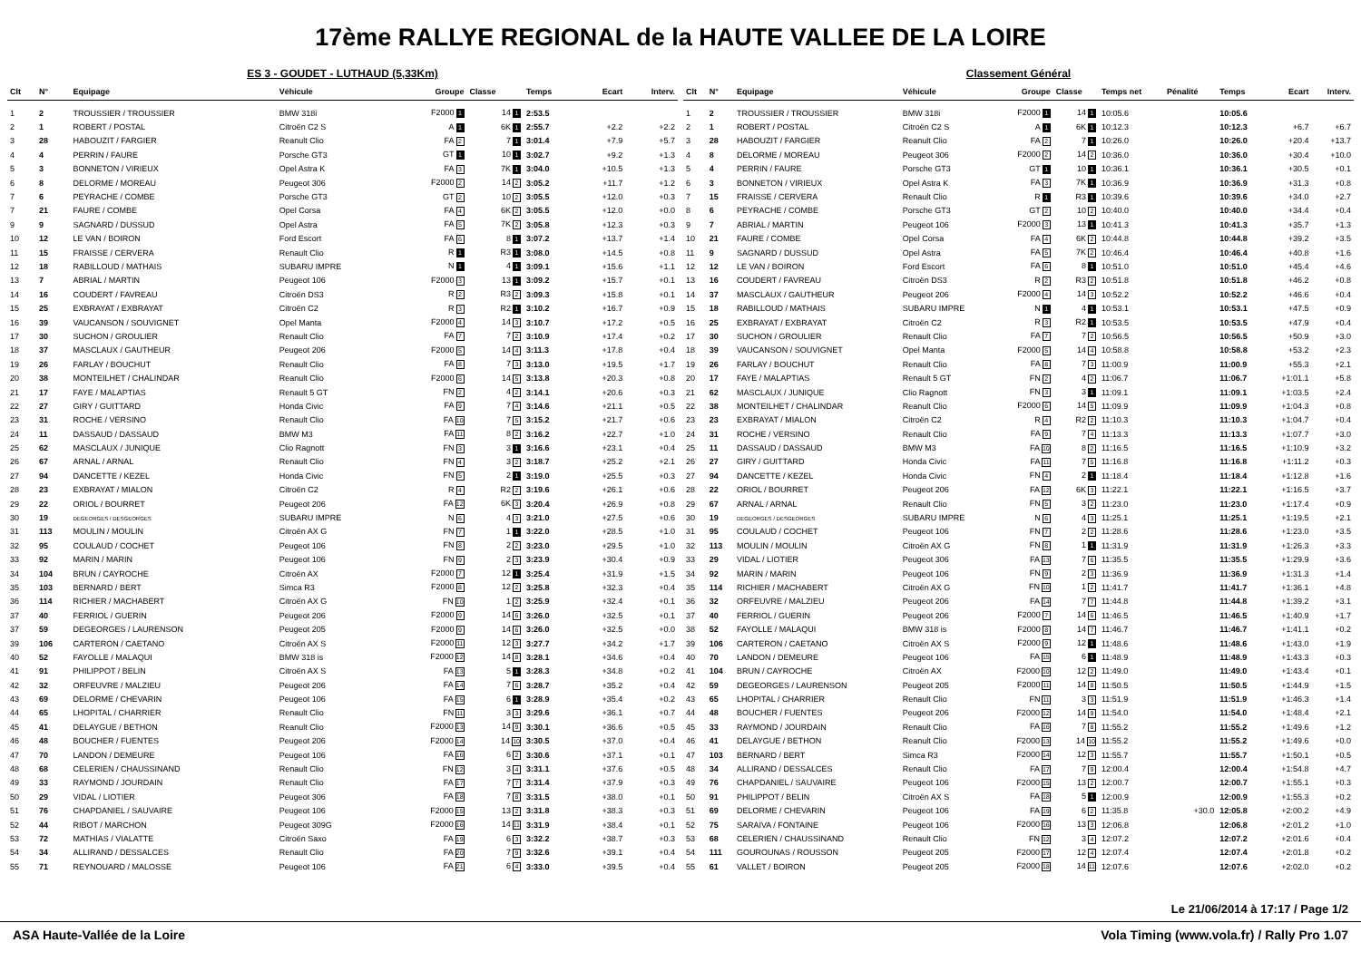17ème RALLYE REGIONAL de la HAUTE VALLEE DE LA LOIRE
ES 3 - GOUDET - LUTHAUD (5,33Km)
| Clt | N° | Equipage | Véhicule | Groupe | Classe | Temps | Ecart | Interv. |
| --- | --- | --- | --- | --- | --- | --- | --- | --- |
| 1 | 2 | TROUSSIER / TROUSSIER | BMW 318i | F2000 1 | 14 1 | 2:53.5 | | |
| 2 | 1 | ROBERT / POSTAL | Citroën C2 S | A 1 | 6K 1 | 2:55.7 | +2.2 | +2.2 |
| 3 | 28 | HABOUZIT / FARGIER | Reanult Clio | FA 2 | 7 1 | 3:01.4 | +7.9 | +5.7 |
| 4 | 4 | PERRIN / FAURE | Porsche GT3 | GT 1 | 10 1 | 3:02.7 | +9.2 | +1.3 |
| 5 | 3 | BONNETON / VIRIEUX | Opel Astra K | FA 3 | 7K 1 | 3:04.0 | +10.5 | +1.3 |
| 6 | 8 | DELORME / MOREAU | Peugeot 306 | F2000 2 | 14 2 | 3:05.2 | +11.7 | +1.2 |
| 7 | 6 | PEYRACHE / COMBE | Porsche GT3 | GT 2 | 10 2 | 3:05.5 | +12.0 | +0.3 |
| 7 | 21 | FAURE / COMBE | Opel Corsa | FA 4 | 6K 2 | 3:05.5 | +12.0 | +0.0 |
| 9 | 9 | SAGNARD / DUSSUD | Opel Astra | FA 5 | 7K 2 | 3:05.8 | +12.3 | +0.3 |
| 10 | 12 | LE VAN / BOIRON | Ford Escort | FA 6 | 8 1 | 3:07.2 | +13.7 | +1.4 |
| 11 | 15 | FRAISSE / CERVERA | Renault Clio | R 1 | R3 1 | 3:08.0 | +14.5 | +0.8 |
| 12 | 18 | RABILLOUD / MATHAIS | SUBARU IMPRE | N 1 | 4 1 | 3:09.1 | +15.6 | +1.1 |
| 13 | 7 | ABRIAL / MARTIN | Peugeot 106 | F2000 3 | 13 1 | 3:09.2 | +15.7 | +0.1 |
| 14 | 16 | COUDERT / FAVREAU | Citroën DS3 | R 2 | R3 2 | 3:09.3 | +15.8 | +0.1 |
| 15 | 25 | EXBRAYAT / EXBRAYAT | Citroën C2 | R 3 | R2 1 | 3:10.2 | +16.7 | +0.9 |
| 16 | 39 | VAUCANSON / SOUVIGNET | Opel Manta | F2000 4 | 14 3 | 3:10.7 | +17.2 | +0.5 |
| 17 | 30 | SUCHON / GROULIER | Renault Clio | FA 7 | 7 2 | 3:10.9 | +17.4 | +0.2 |
| 18 | 37 | MASCLAUX / GAUTHEUR | Peugeot 206 | F2000 5 | 14 4 | 3:11.3 | +17.8 | +0.4 |
| 19 | 26 | FARLAY / BOUCHUT | Renault Clio | FA 8 | 7 3 | 3:13.0 | +19.5 | +1.7 |
| 20 | 38 | MONTEILHET / CHALINDAR | Reanult Clio | F2000 6 | 14 5 | 3:13.8 | +20.3 | +0.8 |
| 21 | 17 | FAYE / MALAPTIAS | Renault 5 GT | FN 2 | 4 2 | 3:14.1 | +20.6 | +0.3 |
| 22 | 27 | GIRY / GUITTARD | Honda Civic | FA 9 | 7 4 | 3:14.6 | +21.1 | +0.5 |
| 23 | 31 | ROCHE / VERSINO | Renault Clio | FA 10 | 7 5 | 3:15.2 | +21.7 | +0.6 |
| 24 | 11 | DASSAUD / DASSAUD | BMW M3 | FA 11 | 8 2 | 3:16.2 | +22.7 | +1.0 |
| 25 | 62 | MASCLAUX / JUNIQUE | Clio Ragnott | FN 3 | 3 1 | 3:16.6 | +23.1 | +0.4 |
| 26 | 67 | ARNAL / ARNAL | Renault Clio | FN 4 | 3 2 | 3:18.7 | +25.2 | +2.1 |
| 27 | 94 | DANCETTE / KEZEL | Honda Civic | FN 5 | 2 1 | 3:19.0 | +25.5 | +0.3 |
| 28 | 23 | EXBRAYAT / MIALON | Citroën C2 | R 4 | R2 2 | 3:19.6 | +26.1 | +0.6 |
| 29 | 22 | ORIOL / BOURRET | Peugeot 206 | FA 12 | 6K 3 | 3:20.4 | +26.9 | +0.8 |
| 30 | 19 | DEGEORGES / DESGEORGES | SUBARU IMPRE | N 6 | 4 3 | 3:21.0 | +27.5 | +0.6 |
| 31 | 113 | MOULIN / MOULIN | Citroën AX G | FN 7 | 1 1 | 3:22.0 | +28.5 | +1.0 |
| 32 | 95 | COULAUD / COCHET | Peugeot 106 | FN 8 | 2 2 | 3:23.0 | +29.5 | +1.0 |
| 33 | 92 | MARIN / MARIN | Peugeot 106 | FN 9 | 2 3 | 3:23.9 | +30.4 | +0.9 |
| 34 | 104 | BRUN / CAYROCHE | Citroën AX | F2000 7 | 12 1 | 3:25.4 | +31.9 | +1.5 |
| 35 | 103 | BERNARD / BERT | Simca R3 | F2000 8 | 12 2 | 3:25.8 | +32.3 | +0.4 |
| 36 | 114 | RICHIER / MACHABERT | Citroën AX G | FN 10 | 1 2 | 3:25.9 | +32.4 | +0.1 |
| 37 | 40 | FERRIOL / GUERIN | Peugeot 206 | F2000 9 | 14 6 | 3:26.0 | +32.5 | +0.1 |
| 37 | 59 | DEGEORGES / LAURENSON | Peugeot 205 | F2000 9 | 14 6 | 3:26.0 | +32.5 | +0.0 |
| 39 | 106 | CARTERON / CAETANO | Citroën AX S | F2000 11 | 12 3 | 3:27.7 | +34.2 | +1.7 |
| 40 | 52 | FAYOLLE / MALAQUI | BMW 318 is | F2000 12 | 14 8 | 3:28.1 | +34.6 | +0.4 |
| 41 | 91 | PHILIPPOT / BELIN | Citroën AX S | FA 13 | 5 1 | 3:28.3 | +34.8 | +0.2 |
| 42 | 32 | ORFEUVRE / MALZIEU | Peugeot 206 | FA 14 | 7 6 | 3:28.7 | +35.2 | +0.4 |
| 43 | 69 | DELORME / CHEVARIN | Peugeot 106 | FA 15 | 6 1 | 3:28.9 | +35.4 | +0.2 |
| 44 | 65 | LHOPITAL / CHARRIER | Renault Clio | FN 11 | 3 3 | 3:29.6 | +36.1 | +0.7 |
| 45 | 41 | DELAYGUE / BETHON | Reanult Clio | F2000 13 | 14 9 | 3:30.1 | +36.6 | +0.5 |
| 46 | 48 | BOUCHER / FUENTES | Peugeot 206 | F2000 14 | 14 10 | 3:30.5 | +37.0 | +0.4 |
| 47 | 70 | LANDON / DEMEURE | Peugeot 106 | FA 16 | 6 2 | 3:30.6 | +37.1 | +0.1 |
| 48 | 68 | CELERIEN / CHAUSSINAND | Renault Clio | FN 12 | 3 4 | 3:31.1 | +37.6 | +0.5 |
| 49 | 33 | RAYMOND / JOURDAIN | Renault Clio | FA 17 | 7 7 | 3:31.4 | +37.9 | +0.3 |
| 50 | 29 | VIDAL / LIOTIER | Peugeot 306 | FA 18 | 7 8 | 3:31.5 | +38.0 | +0.1 |
| 51 | 76 | CHAPDANIEL / SAUVAIRE | Peugeot 106 | F2000 15 | 13 2 | 3:31.8 | +38.3 | +0.3 |
| 52 | 44 | RIBOT / MARCHON | Peugeot 309G | F2000 16 | 14 11 | 3:31.9 | +38.4 | +0.1 |
| 53 | 72 | MATHIAS / VIALATTE | Citroën Saxo | FA 19 | 6 3 | 3:32.2 | +38.7 | +0.3 |
| 54 | 34 | ALLIRAND / DESSALCES | Renault Clio | FA 20 | 7 9 | 3:32.6 | +39.1 | +0.4 |
| 55 | 71 | REYNOUARD / MALOSSE | Peugeot 106 | FA 21 | 6 4 | 3:33.0 | +39.5 | +0.4 |
Classement Général
| Clt | N° | Equipage | Véhicule | Groupe | Classe | Temps net | Pénalité | Temps | Ecart | Interv. |
| --- | --- | --- | --- | --- | --- | --- | --- | --- | --- | --- |
| 1 | 2 | TROUSSIER / TROUSSIER | BMW 318i | F2000 1 | 14 1 | 10:05.6 | | 10:05.6 | | |
| 2 | 1 | ROBERT / POSTAL | Citroën C2 S | A 1 | 6K 1 | 10:12.3 | | 10:12.3 | +6.7 | +6.7 |
| 3 | 28 | HABOUZIT / FARGIER | Reanult Clio | FA 2 | 7 1 | 10:26.0 | | 10:26.0 | +20.4 | +13.7 |
| 4 | 8 | DELORME / MOREAU | Peugeot 306 | F2000 2 | 14 2 | 10:36.0 | | 10:36.0 | +30.4 | +10.0 |
| 5 | 4 | PERRIN / FAURE | Porsche GT3 | GT 1 | 10 1 | 10:36.1 | | 10:36.1 | +30.5 | +0.1 |
| 6 | 3 | BONNETON / VIRIEUX | Opel Astra K | FA 3 | 7K 1 | 10:36.9 | | 10:36.9 | +31.3 | +0.8 |
| 7 | 15 | FRAISSE / CERVERA | Renault Clio | R 1 | R3 1 | 10:39.6 | | 10:39.6 | +34.0 | +2.7 |
| 8 | 6 | PEYRACHE / COMBE | Porsche GT3 | GT 2 | 10 2 | 10:40.0 | | 10:40.0 | +34.4 | +0.4 |
| 9 | 7 | ABRIAL / MARTIN | Peugeot 106 | F2000 3 | 13 1 | 10:41.3 | | 10:41.3 | +35.7 | +1.3 |
| 10 | 21 | FAURE / COMBE | Opel Corsa | FA 4 | 6K 2 | 10:44.8 | | 10:44.8 | +39.2 | +3.5 |
| 11 | 9 | SAGNARD / DUSSUD | Opel Astra | FA 5 | 7K 2 | 10:46.4 | | 10:46.4 | +40.8 | +1.6 |
| 12 | 12 | LE VAN / BOIRON | Ford Escort | FA 6 | 8 1 | 10:51.0 | | 10:51.0 | +45.4 | +4.6 |
| 13 | 16 | COUDERT / FAVREAU | Citroën DS3 | R 2 | R3 2 | 10:51.8 | | 10:51.8 | +46.2 | +0.8 |
| 14 | 37 | MASCLAUX / GAUTHEUR | Peugeot 206 | F2000 4 | 14 3 | 10:52.2 | | 10:52.2 | +46.6 | +0.4 |
| 15 | 18 | RABILLOUD / MATHAIS | SUBARU IMPRE | N 1 | 4 1 | 10:53.1 | | 10:53.1 | +47.5 | +0.9 |
| 16 | 25 | EXBRAYAT / EXBRAYAT | Citroën C2 | R 3 | R2 1 | 10:53.5 | | 10:53.5 | +47.9 | +0.4 |
| 17 | 30 | SUCHON / GROULIER | Renault Clio | FA 7 | 7 2 | 10:56.5 | | 10:56.5 | +50.9 | +3.0 |
| 18 | 39 | VAUCANSON / SOUVIGNET | Opel Manta | F2000 5 | 14 4 | 10:58.8 | | 10:58.8 | +53.2 | +2.3 |
| 19 | 26 | FARLAY / BOUCHUT | Renault Clio | FA 8 | 7 3 | 11:00.9 | | 11:00.9 | +55.3 | +2.1 |
| 20 | 17 | FAYE / MALAPTIAS | Renault 5 GT | FN 2 | 4 2 | 11:06.7 | | 11:06.7 | +1:01.1 | +5.8 |
| 21 | 62 | MASCLAUX / JUNIQUE | Clio Ragnott | FN 3 | 3 1 | 11:09.1 | | 11:09.1 | +1:03.5 | +2.4 |
| 22 | 38 | MONTEILHET / CHALINDAR | Reanult Clio | F2000 6 | 14 5 | 11:09.9 | | 11:09.9 | +1:04.3 | +0.8 |
| 23 | 23 | EXBRAYAT / MIALON | Citroën C2 | R 4 | R2 2 | 11:10.3 | | 11:10.3 | +1:04.7 | +0.4 |
| 24 | 31 | ROCHE / VERSINO | Renault Clio | FA 9 | 7 4 | 11:13.3 | | 11:13.3 | +1:07.7 | +3.0 |
| 25 | 11 | DASSAUD / DASSAUD | BMW M3 | FA 10 | 8 2 | 11:16.5 | | 11:16.5 | +1:10.9 | +3.2 |
| 26 | 27 | GIRY / GUITTARD | Honda Civic | FA 11 | 7 5 | 11:16.8 | | 11:16.8 | +1:11.2 | +0.3 |
| 27 | 94 | DANCETTE / KEZEL | Honda Civic | FN 4 | 2 1 | 11:18.4 | | 11:18.4 | +1:12.8 | +1.6 |
| 28 | 22 | ORIOL / BOURRET | Peugeot 206 | FA 12 | 6K 3 | 11:22.1 | | 11:22.1 | +1:16.5 | +3.7 |
| 29 | 67 | ARNAL / ARNAL | Renault Clio | FN 5 | 3 2 | 11:23.0 | | 11:23.0 | +1:17.4 | +0.9 |
| 30 | 19 | DEGEORGES / DESGEORGES | SUBARU IMPRE | N 6 | 4 3 | 11:25.1 | | 11:25.1 | +1:19.5 | +2.1 |
| 31 | 95 | COULAUD / COCHET | Peugeot 106 | FN 7 | 2 2 | 11:28.6 | | 11:28.6 | +1:23.0 | +3.5 |
| 32 | 113 | MOULIN / MOULIN | Citroën AX G | FN 8 | 1 1 | 11:31.9 | | 11:31.9 | +1:26.3 | +3.3 |
| 33 | 29 | VIDAL / LIOTIER | Peugeot 306 | FA 13 | 7 6 | 11:35.5 | | 11:35.5 | +1:29.9 | +3.6 |
| 34 | 92 | MARIN / MARIN | Peugeot 106 | FN 9 | 2 3 | 11:36.9 | | 11:36.9 | +1:31.3 | +1.4 |
| 35 | 114 | RICHIER / MACHABERT | Citroën AX G | FN 10 | 1 2 | 11:41.7 | | 11:41.7 | +1:36.1 | +4.8 |
| 36 | 32 | ORFEUVRE / MALZIEU | Peugeot 206 | FA 14 | 7 7 | 11:44.8 | | 11:44.8 | +1:39.2 | +3.1 |
| 37 | 40 | FERRIOL / GUERIN | Peugeot 206 | F2000 7 | 14 6 | 11:46.5 | | 11:46.5 | +1:40.9 | +1.7 |
| 38 | 52 | FAYOLLE / MALAQUI | BMW 318 is | F2000 8 | 14 7 | 11:46.7 | | 11:46.7 | +1:41.1 | +0.2 |
| 39 | 106 | CARTERON / CAETANO | Citroën AX S | F2000 9 | 12 1 | 11:48.6 | | 11:48.6 | +1:43.0 | +1.9 |
| 40 | 70 | LANDON / DEMEURE | Peugeot 106 | FA 15 | 6 1 | 11:48.9 | | 11:48.9 | +1:43.3 | +0.3 |
| 41 | 104 | BRUN / CAYROCHE | Citroën AX | F2000 10 | 12 2 | 11:49.0 | | 11:49.0 | +1:43.4 | +0.1 |
| 42 | 59 | DEGEORGES / LAURENSON | Peugeot 205 | F2000 11 | 14 8 | 11:50.5 | | 11:50.5 | +1:44.9 | +1.5 |
| 43 | 65 | LHOPITAL / CHARRIER | Renault Clio | FN 11 | 3 3 | 11:51.9 | | 11:51.9 | +1:46.3 | +1.4 |
| 44 | 48 | BOUCHER / FUENTES | Peugeot 206 | F2000 12 | 14 9 | 11:54.0 | | 11:54.0 | +1:48.4 | +2.1 |
| 45 | 33 | RAYMOND / JOURDAIN | Renault Clio | FA 16 | 7 8 | 11:55.2 | | 11:55.2 | +1:49.6 | +1.2 |
| 46 | 41 | DELAYGUE / BETHON | Reanult Clio | F2000 13 | 14 10 | 11:55.2 | | 11:55.2 | +1:49.6 | +0.0 |
| 47 | 103 | BERNARD / BERT | Simca R3 | F2000 14 | 12 3 | 11:55.7 | | 11:55.7 | +1:50.1 | +0.5 |
| 48 | 34 | ALLIRAND / DESSALCES | Renault Clio | FA 17 | 7 9 | 12:00.4 | | 12:00.4 | +1:54.8 | +4.7 |
| 49 | 76 | CHAPDANIEL / SAUVAIRE | Peugeot 106 | F2000 15 | 13 2 | 12:00.7 | | 12:00.7 | +1:55.1 | +0.3 |
| 50 | 91 | PHILIPPOT / BELIN | Citroën AX S | FA 18 | 5 1 | 12:00.9 | | 12:00.9 | +1:55.3 | +0.2 |
| 51 | 69 | DELORME / CHEVARIN | Peugeot 106 | FA 19 | 6 2 | 11:35.8 | +30.0 | 12:05.8 | +2:00.2 | +4.9 |
| 52 | 75 | SARAIVA / FONTAINE | Peugeot 106 | F2000 16 | 13 3 | 12:06.8 | | 12:06.8 | +2:01.2 | +1.0 |
| 53 | 68 | CELERIEN / CHAUSSINAND | Renault Clio | FN 12 | 3 4 | 12:07.2 | | 12:07.2 | +2:01.6 | +0.4 |
| 54 | 111 | GOUROUNAS / ROUSSON | Peugeot 205 | F2000 17 | 12 4 | 12:07.4 | | 12:07.4 | +2:01.8 | +0.2 |
| 55 | 61 | VALLET / BOIRON | Peugeot 205 | F2000 18 | 14 11 | 12:07.6 | | 12:07.6 | +2:02.0 | +0.2 |
Le 21/06/2014 à 17:17 / Page 1/2
ASA Haute-Vallée de la Loire Vola Timing (www.vola.fr) / Rally Pro 1.07